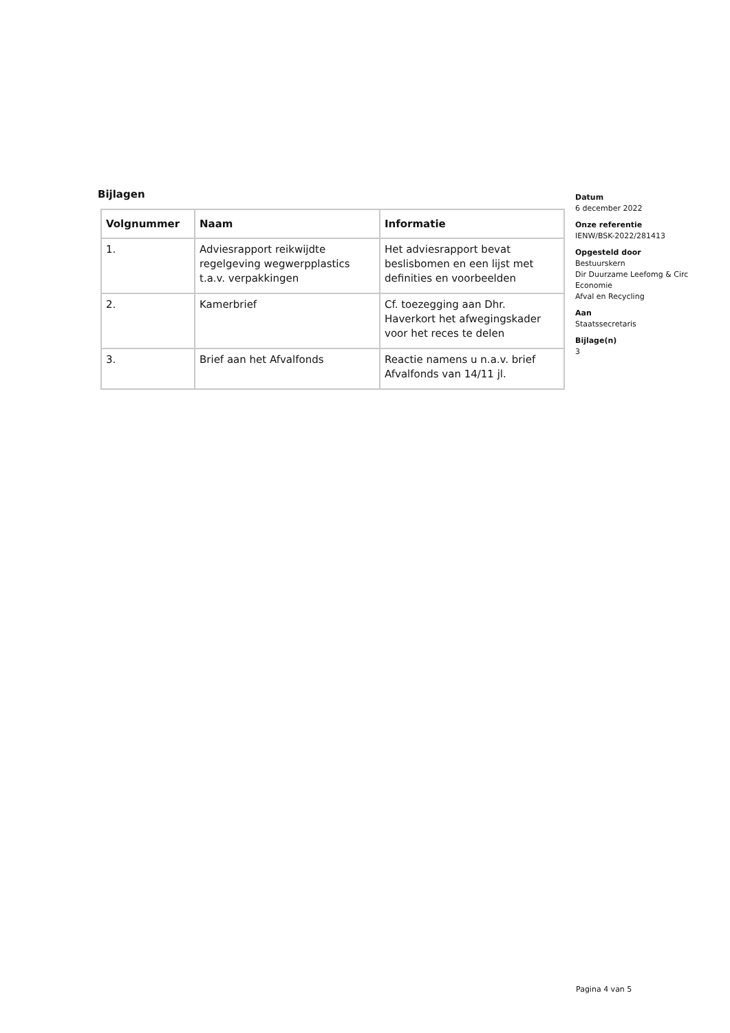Bijlagen
| Volgnummer | Naam | Informatie |
| --- | --- | --- |
| 1. | Adviesrapport reikwijdte regelgeving wegwerpplastics t.a.v. verpakkingen | Het adviesrapport bevat beslisbomen en een lijst met definities en voorbeelden |
| 2. | Kamerbrief | Cf. toezegging aan Dhr. Haverkort het afwegingskader voor het reces te delen |
| 3. | Brief aan het Afvalfonds | Reactie namens u n.a.v. brief Afvalfonds van 14/11 jl. |
Datum
6 december 2022
Onze referentie
IENW/BSK-2022/281413
Opgesteld door
Bestuurskern
Dir Duurzame Leefomg & Circ Economie
Afval en Recycling
Aan
Staatssecretaris
Bijlage(n)
3
Pagina 4 van 5